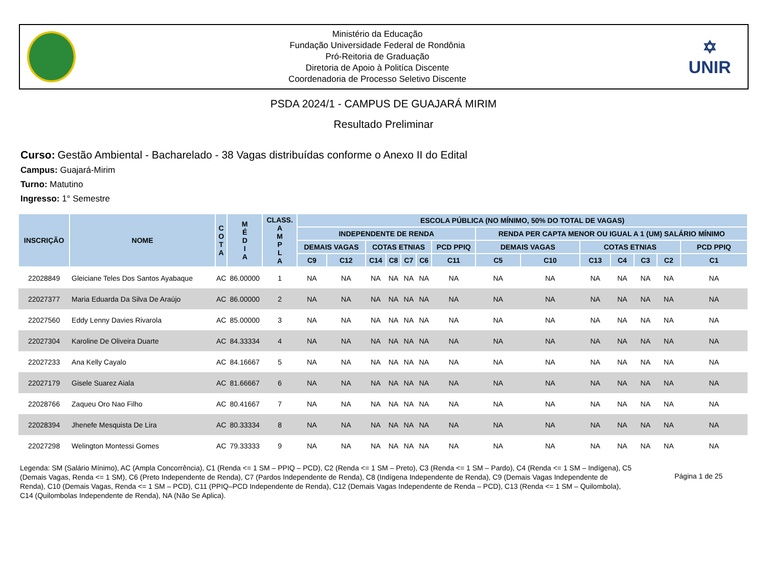Ministério da Educação
Fundação Universidade Federal de Rondônia
Pró-Reitoria de Graduação
Diretoria de Apoio à Politíca Discente
Coordenadoria de Processo Seletivo Discente
✡
UNIR
PSDA 2024/1 - CAMPUS DE GUAJARÁ MIRIM
Resultado Preliminar
Curso: Gestão Ambiental - Bacharelado - 38 Vagas distribuídas conforme o Anexo II do Edital
Campus: Guajará-Mirim
Turno: Matutino
Ingresso: 1° Semestre
| INSCRIÇÃO | NOME | C O T A | M É D I A | CLASS. A M P L A | ESCOLA PÚBLICA (NO MÍNIMO, 50% DO TOTAL DE VAGAS) | | | | | | | | | | | | | |
| --- | --- | --- | --- | --- | --- | --- | --- | --- | --- | --- | --- | --- | --- | --- | --- | --- | --- | --- |
| | | | | | INDEPENDENTE DE RENDA | | | | | | | RENDA PER CAPTA MENOR OU IGUAL A 1 (UM) SALÁRIO MÍNIMO | | | | | | |
| | | | | | DEMAIS VAGAS | | COTAS ETNIAS | | | | PCD PPIQ | DEMAIS VAGAS | | COTAS ETNIAS | | | | PCD PPIQ |
| | | | | | C9 | C12 | C14 | C8 | C7 | C6 | C11 | C5 | C10 | C13 | C4 | C3 | C2 | C1 |
| 22028849 | Gleiciane Teles Dos Santos Ayabaque | AC | 86.00000 | 1 | NA | NA | NA | NA | NA | NA | NA | NA | NA | NA | NA | NA | NA | NA |
| 22027377 | Maria Eduarda Da Silva De Araújo | AC | 86.00000 | 2 | NA | NA | NA | NA | NA | NA | NA | NA | NA | NA | NA | NA | NA | NA |
| 22027560 | Eddy Lenny Davies Rivarola | AC | 85.00000 | 3 | NA | NA | NA | NA | NA | NA | NA | NA | NA | NA | NA | NA | NA | NA |
| 22027304 | Karoline De Oliveira Duarte | AC | 84.33334 | 4 | NA | NA | NA | NA | NA | NA | NA | NA | NA | NA | NA | NA | NA | NA |
| 22027233 | Ana Kelly Cayalo | AC | 84.16667 | 5 | NA | NA | NA | NA | NA | NA | NA | NA | NA | NA | NA | NA | NA | NA |
| 22027179 | Gisele Suarez Aiala | AC | 81.66667 | 6 | NA | NA | NA | NA | NA | NA | NA | NA | NA | NA | NA | NA | NA | NA |
| 22028766 | Zaqueu Oro Nao Filho | AC | 80.41667 | 7 | NA | NA | NA | NA | NA | NA | NA | NA | NA | NA | NA | NA | NA | NA |
| 22028394 | Jhenefe Mesquista De Lira | AC | 80.33334 | 8 | NA | NA | NA | NA | NA | NA | NA | NA | NA | NA | NA | NA | NA | NA |
| 22027298 | Welington Montessi Gomes | AC | 79.33333 | 9 | NA | NA | NA | NA | NA | NA | NA | NA | NA | NA | NA | NA | NA | NA |
Legenda: SM (Salário Mínimo), AC (Ampla Concorrência), C1 (Renda <= 1 SM – PPIQ – PCD), C2 (Renda <= 1 SM – Preto), C3 (Renda <= 1 SM – Pardo), C4 (Renda <= 1 SM – Indígena), C5 (Demais Vagas, Renda <= 1 SM), C6 (Preto Independente de Renda), C7 (Pardos Independente de Renda), C8 (Indígena Independente de Renda), C9 (Demais Vagas Independente de Renda), C10 (Demais Vagas, Renda <= 1 SM – PCD), C11 (PPIQ–PCD Independente de Renda), C12 (Demais Vagas Independente de Renda – PCD), C13 (Renda <= 1 SM – Quilombola), C14 (Quilombolas Independente de Renda), NA (Não Se Aplica).
Página 1 de 25